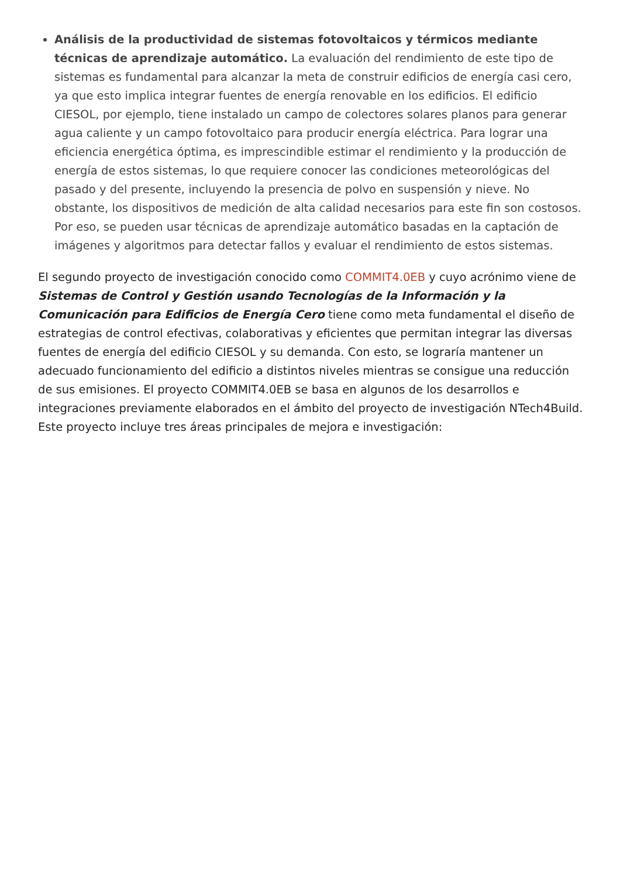Análisis de la productividad de sistemas fotovoltaicos y térmicos mediante técnicas de aprendizaje automático. La evaluación del rendimiento de este tipo de sistemas es fundamental para alcanzar la meta de construir edificios de energía casi cero, ya que esto implica integrar fuentes de energía renovable en los edificios. El edificio CIESOL, por ejemplo, tiene instalado un campo de colectores solares planos para generar agua caliente y un campo fotovoltaico para producir energía eléctrica. Para lograr una eficiencia energética óptima, es imprescindible estimar el rendimiento y la producción de energía de estos sistemas, lo que requiere conocer las condiciones meteorológicas del pasado y del presente, incluyendo la presencia de polvo en suspensión y nieve. No obstante, los dispositivos de medición de alta calidad necesarios para este fin son costosos. Por eso, se pueden usar técnicas de aprendizaje automático basadas en la captación de imágenes y algoritmos para detectar fallos y evaluar el rendimiento de estos sistemas.
El segundo proyecto de investigación conocido como COMMIT4.0EB y cuyo acrónimo viene de Sistemas de Control y Gestión usando Tecnologías de la Información y la Comunicación para Edificios de Energía Cero tiene como meta fundamental el diseño de estrategias de control efectivas, colaborativas y eficientes que permitan integrar las diversas fuentes de energía del edificio CIESOL y su demanda. Con esto, se lograría mantener un adecuado funcionamiento del edificio a distintos niveles mientras se consigue una reducción de sus emisiones. El proyecto COMMIT4.0EB se basa en algunos de los desarrollos e integraciones previamente elaborados en el ámbito del proyecto de investigación NTech4Build. Este proyecto incluye tres áreas principales de mejora e investigación: